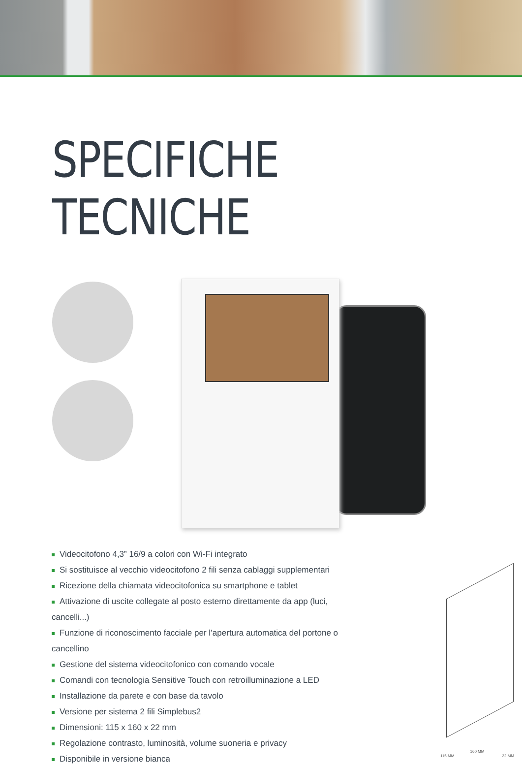SPECIFICHE TECNICHE
Videocitofono 4,3” 16/9 a colori con Wi-Fi integrato
Si sostituisce al vecchio videocitofono 2 fili senza cablaggi supplementari
Ricezione della chiamata videocitofonica su smartphone e tablet
Attivazione di uscite collegate al posto esterno direttamente da app (luci, cancelli...)
Funzione di riconoscimento facciale per l’apertura automatica del portone o cancellino
Gestione del sistema videocitofonico con comando vocale
Comandi con tecnologia Sensitive Touch con retroilluminazione a LED
Installazione da parete e con base da tavolo
Versione per sistema 2 fili Simplebus2
Dimensioni: 115 x 160 x 22 mm
Regolazione contrasto, luminosità, volume suoneria e privacy
Disponibile in versione bianca
160 MM
115 MM 22 MM